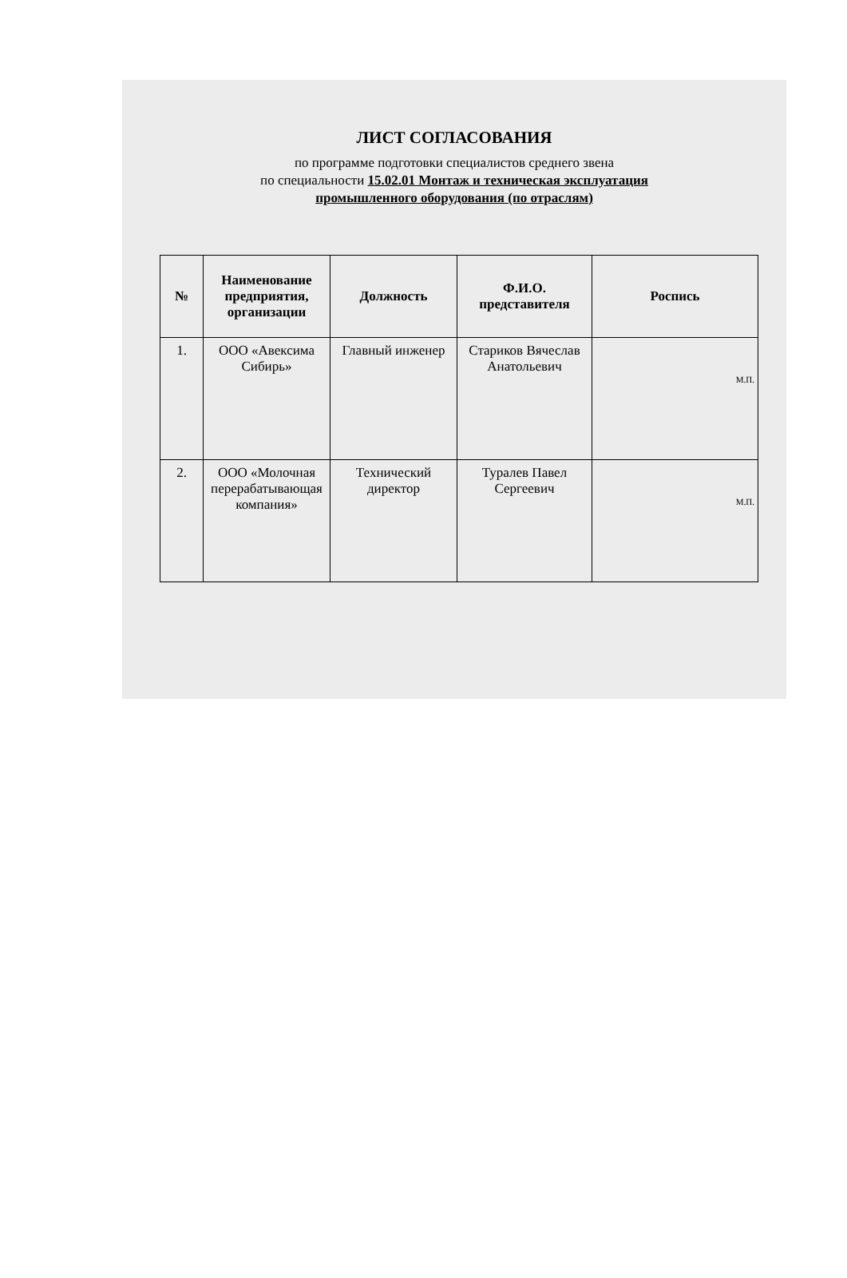ЛИСТ СОГЛАСОВАНИЯ
по программе подготовки специалистов среднего звена
по специальности 15.02.01 Монтаж и техническая эксплуатация
промышленного оборудования (по отраслям)
| № | Наименование предприятия, организации | Должность | Ф.И.О. представителя | Роспись |
| --- | --- | --- | --- | --- |
| 1. | ООО «Авексима Сибирь» | Главный инженер | Стариков Вячеслав Анатольевич | М.П. |
| 2. | ООО «Молочная перерабатывающая компания» | Технический директор | Туралев Павел Сергеевич | М.П. |